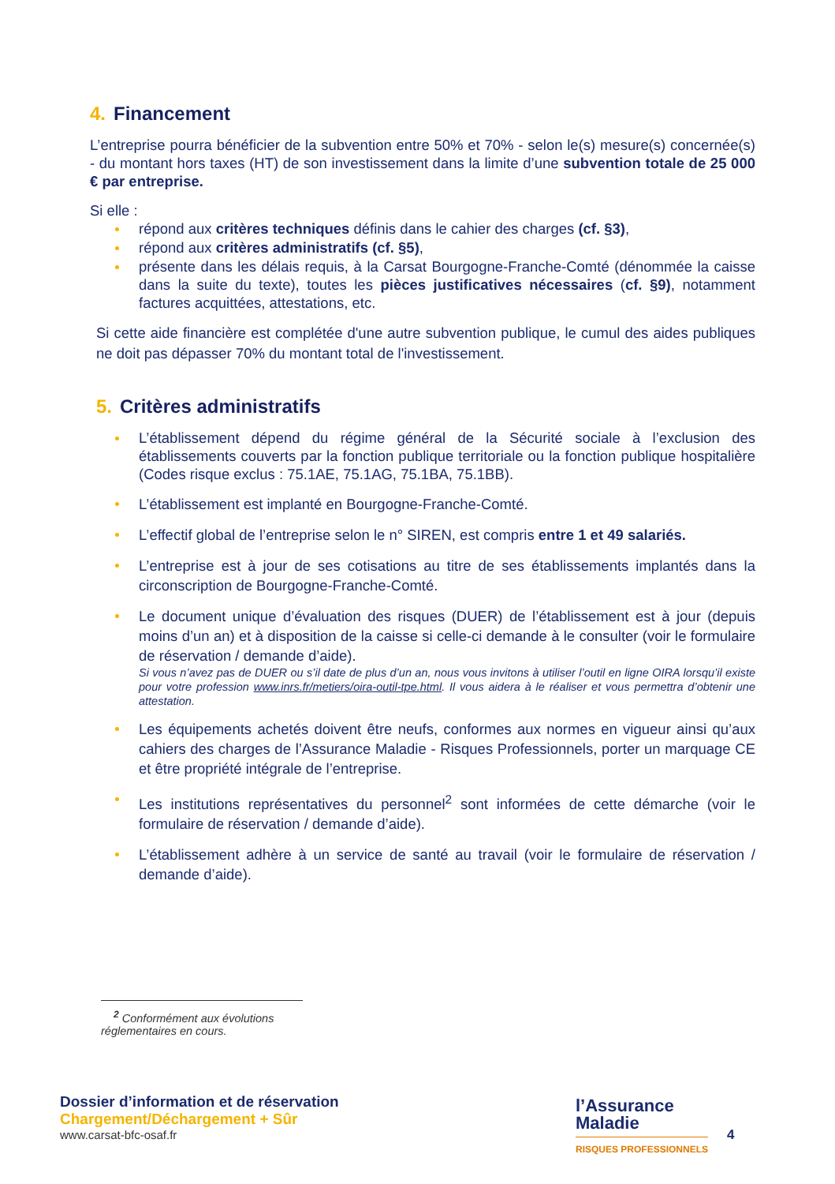4. Financement
L’entreprise pourra bénéficier de la subvention entre 50% et 70% - selon le(s) mesure(s) concernée(s) - du montant hors taxes (HT) de son investissement dans la limite d’une subvention totale de 25 000 € par entreprise.
Si elle :
répond aux critères techniques définis dans le cahier des charges (cf. §3),
répond aux critères administratifs (cf. §5),
présente dans les délais requis, à la Carsat Bourgogne-Franche-Comté (dénommée la caisse dans la suite du texte), toutes les pièces justificatives nécessaires (cf. §9), notamment factures acquittées, attestations, etc.
Si cette aide financière est complétée d'une autre subvention publique, le cumul des aides publiques ne doit pas dépasser 70% du montant total de l'investissement.
5. Critères administratifs
L’établissement dépend du régime général de la Sécurité sociale à l’exclusion des établissements couverts par la fonction publique territoriale ou la fonction publique hospitalière (Codes risque exclus : 75.1AE, 75.1AG, 75.1BA, 75.1BB).
L’établissement est implanté en Bourgogne-Franche-Comté.
L’effectif global de l’entreprise selon le n° SIREN, est compris entre 1 et 49 salariés.
L’entreprise est à jour de ses cotisations au titre de ses établissements implantés dans la circonscription de Bourgogne-Franche-Comté.
Le document unique d’évaluation des risques (DUER) de l’établissement est à jour (depuis moins d’un an) et à disposition de la caisse si celle-ci demande à le consulter (voir le formulaire de réservation / demande d’aide).
Si vous n’avez pas de DUER ou s’il date de plus d’un an, nous vous invitons à utiliser l’outil en ligne OIRA lorsqu’il existe pour votre profession www.inrs.fr/metiers/oira-outil-tpe.html. Il vous aidera à le réaliser et vous permettra d’obtenir une attestation.
Les équipements achetés doivent être neufs, conformes aux normes en vigueur ainsi qu’aux cahiers des charges de l’Assurance Maladie - Risques Professionnels, porter un marquage CE et être propriété intégrale de l’entreprise.
Les institutions représentatives du personnel<sup>2</sup> sont informées de cette démarche (voir le formulaire de réservation / demande d’aide).
L’établissement adhère à un service de santé au travail (voir le formulaire de réservation / demande d’aide).
<sup>2</sup> Conformément aux évolutions réglementaires en cours.
Dossier d’information et de réservation
Chargement/Déchargement + Sûr
www.carsat-bfc-osaf.fr
l’Assurance
Maladie
RISQUES PROFESSIONNELS
4